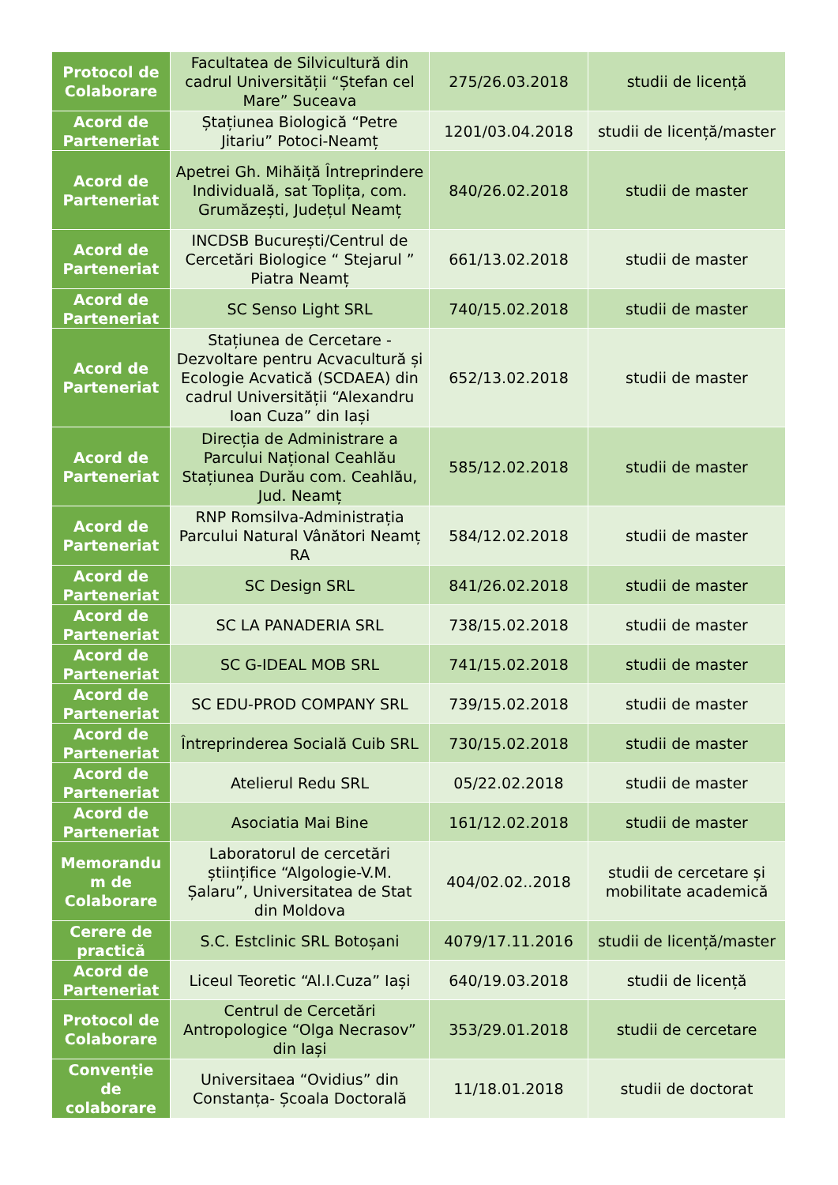| Protocol de Colaborare | Facultatea de Silvicultură din cadrul Universității “Ștefan cel Mare” Suceava | 275/26.03.2018 | studii de licență |
| Acord de Parteneriat | Ștațiunea Biologică “Petre Jitariu” Potoci-Neamț | 1201/03.04.2018 | studii de licență/master |
| Acord de Parteneriat | Apetrei Gh. Mihăiță Întreprindere Individuală, sat Toplița, com. Grumăzești, Județul Neamț | 840/26.02.2018 | studii de master |
| Acord de Parteneriat | INCDSB București/Centrul de Cercetări Biologice “ Stejarul ” Piatra Neamț | 661/13.02.2018 | studii de master |
| Acord de Parteneriat | SC Senso Light SRL | 740/15.02.2018 | studii de master |
| Acord de Parteneriat | Stațiunea de Cercetare - Dezvoltare pentru Acvacultură și Ecologie Acvatică (SCDAEA) din cadrul Universității “Alexandru Ioan Cuza” din Iași | 652/13.02.2018 | studii de master |
| Acord de Parteneriat | Direcția de Administrare a Parcului Național Ceahlău Stațiunea Durău com. Ceahlău, Jud. Neamț | 585/12.02.2018 | studii de master |
| Acord de Parteneriat | RNP Romsilva-Administrația Parcului Natural Vânători Neamț RA | 584/12.02.2018 | studii de master |
| Acord de Parteneriat | SC Design SRL | 841/26.02.2018 | studii de master |
| Acord de Parteneriat | SC LA PANADERIA SRL | 738/15.02.2018 | studii de master |
| Acord de Parteneriat | SC G-IDEAL MOB SRL | 741/15.02.2018 | studii de master |
| Acord de Parteneriat | SC EDU-PROD COMPANY SRL | 739/15.02.2018 | studii de master |
| Acord de Parteneriat | Întreprinderea Socială Cuib SRL | 730/15.02.2018 | studii de master |
| Acord de Parteneriat | Atelierul Redu SRL | 05/22.02.2018 | studii de master |
| Acord de Parteneriat | Asociatia Mai Bine | 161/12.02.2018 | studii de master |
| Memorandu m de Colaborare | Laboratorul de cercetări științifice “Algologie-V.M. Șalaru”, Universitatea de Stat din Moldova | 404/02.02..2018 | studii de cercetare și mobilitate academică |
| Cerere de practică | S.C. Estclinic SRL Botoșani | 4079/17.11.2016 | studii de licență/master |
| Acord de Parteneriat | Liceul Teoretic “Al.I.Cuza” Iași | 640/19.03.2018 | studii de licență |
| Protocol de Colaborare | Centrul de Cercetări Antropologice “Olga Necrasov” din Iași | 353/29.01.2018 | studii de cercetare |
| Convenție de colaborare | Universitaea “Ovidius” din Constanța- Școala Doctorală | 11/18.01.2018 | studii de doctorat |